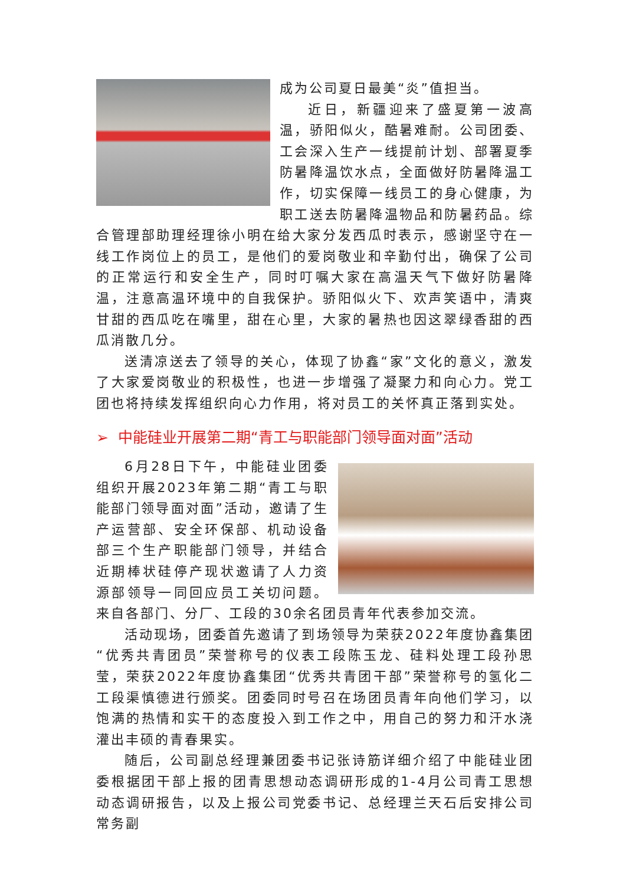成为公司夏日最美“炎”值担当。
近日，新疆迎来了盛夏第一波高温，骄阳似火，酷暑难耐。公司团委、工会深入生产一线提前计划、部署夏季防暑降温饮水点，全面做好防暑降温工作，切实保障一线员工的身心健康，为职工送去防暑降温物品和防暑药品。综合管理部助理经理徐小明在给大家分发西瓜时表示，感谢坚守在一线工作岗位上的员工，是他们的爱岗敬业和辛勤付出，确保了公司的正常运行和安全生产，同时叮嘱大家在高温天气下做好防暑降温，注意高温环境中的自我保护。骄阳似火下、欢声笑语中，清爽甘甜的西瓜吃在嘴里，甜在心里，大家的暑热也因这翠绿香甜的西瓜消散几分。
送清凉送去了领导的关心，体现了协鑫“家”文化的意义，激发了大家爱岗敬业的积极性，也进一步增强了凝聚力和向心力。党工团也将持续发挥组织向心力作用，将对员工的关怀真正落到实处。
➢ 中能硅业开展第二期“青工与职能部门领导面对面”活动
6月28日下午，中能硅业团委组织开展2023年第二期“青工与职能部门领导面对面”活动，邀请了生产运营部、安全环保部、机动设备部三个生产职能部门领导，并结合近期棒状硅停产现状邀请了人力资源部领导一同回应员工关切问题。来自各部门、分厂、工段的30余名团员青年代表参加交流。
活动现场，团委首先邀请了到场领导为荣获2022年度协鑫集团“优秀共青团员”荣誉称号的仪表工段陈玉龙、硅料处理工段孙思莹，荣获2022年度协鑫集团“优秀共青团干部”荣誉称号的氢化二工段渠慎德进行颁奖。团委同时号召在场团员青年向他们学习，以饱满的热情和实干的态度投入到工作之中，用自己的努力和汗水浇灌出丰硕的青春果实。
随后，公司副总经理兼团委书记张诗筋详细介绍了中能硅业团委根据团干部上报的团青思想动态调研形成的1-4月公司青工思想动态调研报告，以及上报公司党委书记、总经理兰天石后安排公司常务副